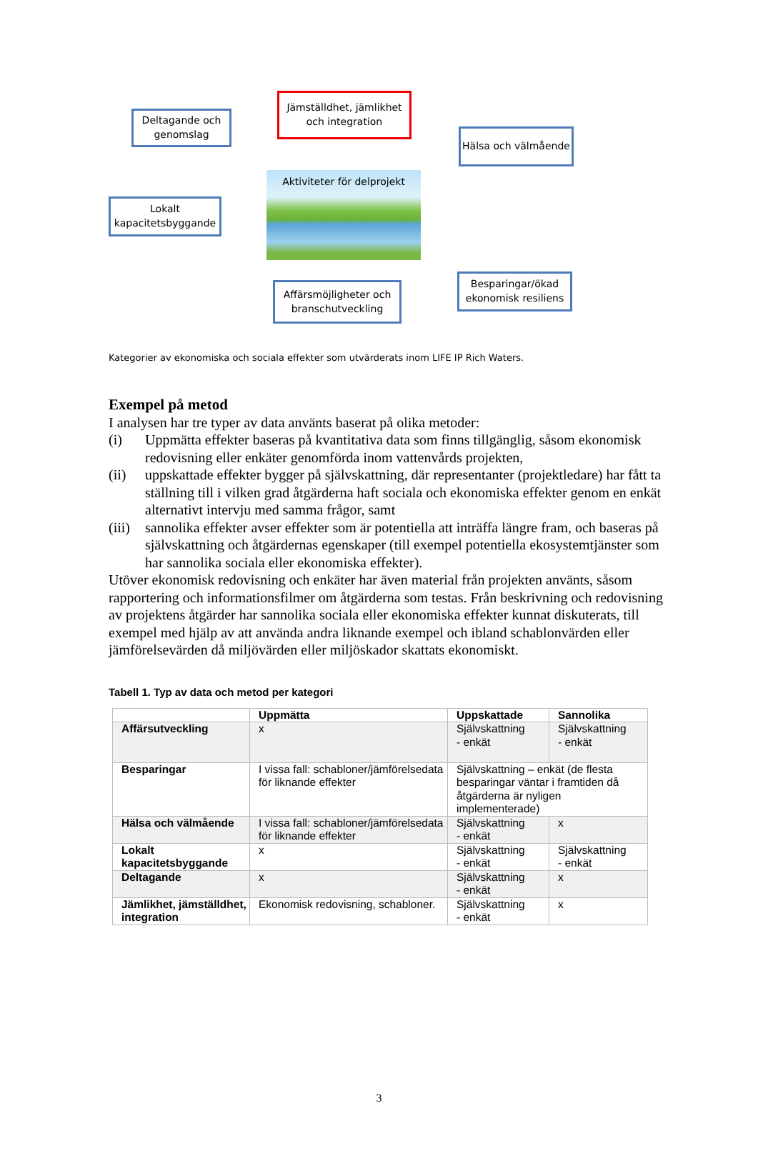Deltagande och genomslag
Jämställdhet, jämlikhet och integration
Hälsa och välmående
Lokalt kapacitetsbyggande
Aktiviteter för delprojekt
Affärsmöjligheter och branschutveckling
Besparingar/ökad ekonomisk resiliens
Kategorier av ekonomiska och sociala effekter som utvärderats inom LIFE IP Rich Waters.
Exempel på metod
I analysen har tre typer av data använts baserat på olika metoder:
(i) Uppmätta effekter baseras på kvantitativa data som finns tillgänglig, såsom ekonomisk redovisning eller enkäter genomförda inom vattenvårds projekten,
(ii) uppskattade effekter bygger på självskattning, där representanter (projektledare) har fått ta ställning till i vilken grad åtgärderna haft sociala och ekonomiska effekter genom en enkät alternativt intervju med samma frågor, samt
(iii)
sannolika effekter avser effekter som är potentiella att inträffa längre fram, och baseras på självskattning och åtgärdernas egenskaper (till exempel potentiella ekosystemtjänster som har sannolika sociala eller ekonomiska effekter).
Utöver ekonomisk redovisning och enkäter har även material från projekten använts, såsom rapportering och informationsfilmer om åtgärderna som testas. Från beskrivning och redovisning av projektens åtgärder har sannolika sociala eller ekonomiska effekter kunnat diskuterats, till exempel med hjälp av att använda andra liknande exempel och ibland schablonvärden eller jämförelsevärden då miljövärden eller miljöskador skattats ekonomiskt.
Tabell 1. Typ av data och metod per kategori
| | Uppmätta | Uppskattade | Sannolika |
| --- | --- | --- | --- |
| Affärsutveckling | x | Självskattning - enkät | Självskattning - enkät |
| Besparingar | I vissa fall: schabloner/jämförelsedata för liknande effekter | Självskattning – enkät (de flesta besparingar väntar i framtiden då åtgärderna är nyligen implementerade) | |
| Hälsa och välmående | I vissa fall: schabloner/jämförelsedata för liknande effekter | Självskattning - enkät | x |
| Lokalt kapacitetsbyggande | x | Självskattning - enkät | Självskattning - enkät |
| Deltagande | x | Självskattning - enkät | x |
| Jämlikhet, jämställdhet, integration | Ekonomisk redovisning, schabloner. | Självskattning - enkät | x |
3